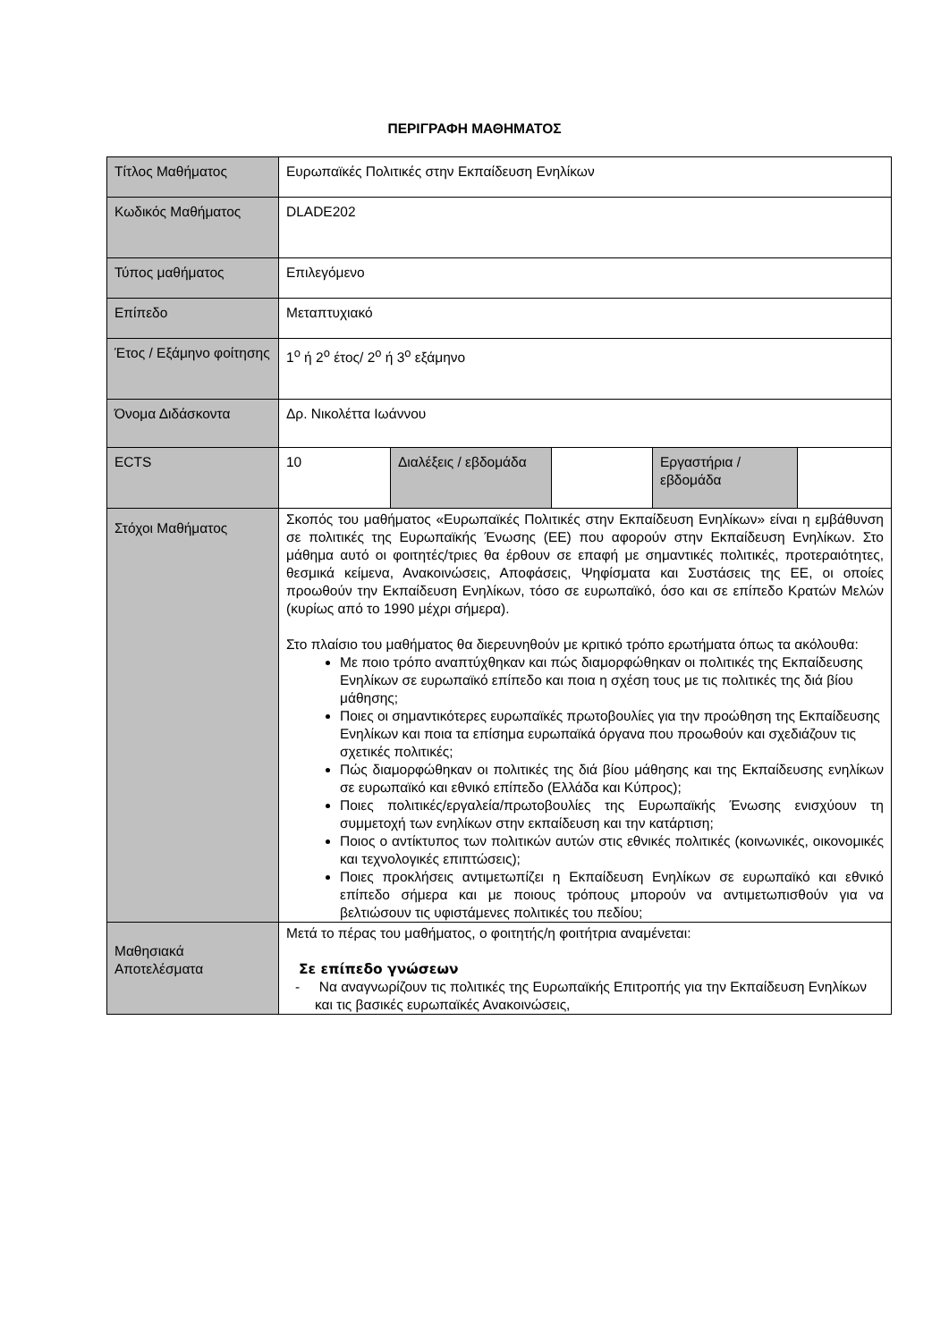ΠΕΡΙΓΡΑΦΗ ΜΑΘΗΜΑΤΟΣ
| Τίτλος Μαθήματος | Ευρωπαϊκές Πολιτικές στην Εκπαίδευση Ενηλίκων | | | | |
| Κωδικός Μαθήματος | DLADE202 | | | | |
| Τύπος μαθήματος | Επιλεγόμενο | | | | |
| Επίπεδο | Μεταπτυχιακό | | | | |
| Έτος / Εξάμηνο φοίτησης | 1<sup>ο</sup> ή 2<sup>ο</sup> έτος/ 2<sup>ο</sup> ή 3<sup>ο</sup> εξάμηνο | | | | |
| Όνομα Διδάσκοντα | Δρ. Νικολέττα Ιωάννου | | | | |
| ECTS | 10 | Διαλέξεις / εβδομάδα | | Εργαστήρια / εβδομάδα | |
| Στόχοι Μαθήματος | Σκοπός του μαθήματος «Ευρωπαϊκές Πολιτικές στην Εκπαίδευση Ενηλίκων» είναι η εμβάθυνση σε πολιτικές της Ευρωπαϊκής Ένωσης (ΕΕ) που αφορούν στην Εκπαίδευση Ενηλίκων. Στο μάθημα αυτό οι φοιτητές/τριες θα έρθουν σε επαφή με σημαντικές πολιτικές, προτεραιότητες, θεσμικά κείμενα, Ανακοινώσεις, Αποφάσεις, Ψηφίσματα και Συστάσεις της ΕΕ, οι οποίες προωθούν την Εκπαίδευση Ενηλίκων, τόσο σε ευρωπαϊκό, όσο και σε επίπεδο Κρατών Μελών (κυρίως από το 1990 μέχρι σήμερα). Στο πλαίσιο του μαθήματος θα διερευνηθούν με κριτικό τρόπο ερωτήματα όπως τα ακόλουθα: Με ποιο τρόπο αναπτύχθηκαν και πώς διαμορφώθηκαν οι πολιτικές της Εκπαίδευσης Ενηλίκων σε ευρωπαϊκό επίπεδο και ποια η σχέση τους με τις πολιτικές της διά βίου μάθησης; Ποιες οι σημαντικότερες ευρωπαϊκές πρωτοβουλίες για την προώθηση της Εκπαίδευσης Ενηλίκων και ποια τα επίσημα ευρωπαϊκά όργανα που προωθούν και σχεδιάζουν τις σχετικές πολιτικές; Πώς διαμορφώθηκαν οι πολιτικές της διά βίου μάθησης και της Εκπαίδευσης ενηλίκων σε ευρωπαϊκό και εθνικό επίπεδο (Ελλάδα και Κύπρος); Ποιες πολιτικές/εργαλεία/πρωτοβουλίες της Ευρωπαϊκής Ένωσης ενισχύουν τη συμμετοχή των ενηλίκων στην εκπαίδευση και την κατάρτιση; Ποιος ο αντίκτυπος των πολιτικών αυτών στις εθνικές πολιτικές (κοινωνικές, οικονομικές και τεχνολογικές επιπτώσεις); Ποιες προκλήσεις αντιμετωπίζει η Εκπαίδευση Ενηλίκων σε ευρωπαϊκό και εθνικό επίπεδο σήμερα και με ποιους τρόπους μπορούν να αντιμετωπισθούν για να βελτιώσουν τις υφιστάμενες πολιτικές του πεδίου; | | | | |
| Μαθησιακά Αποτελέσματα | Μετά το πέρας του μαθήματος, ο φοιτητής/η φοιτήτρια αναμένεται: Σε επίπεδο γνώσεων - Να αναγνωρίζουν τις πολιτικές της Ευρωπαϊκής Επιτροπής για την Εκπαίδευση Ενηλίκων και τις βασικές ευρωπαϊκές Ανακοινώσεις, | | | | |